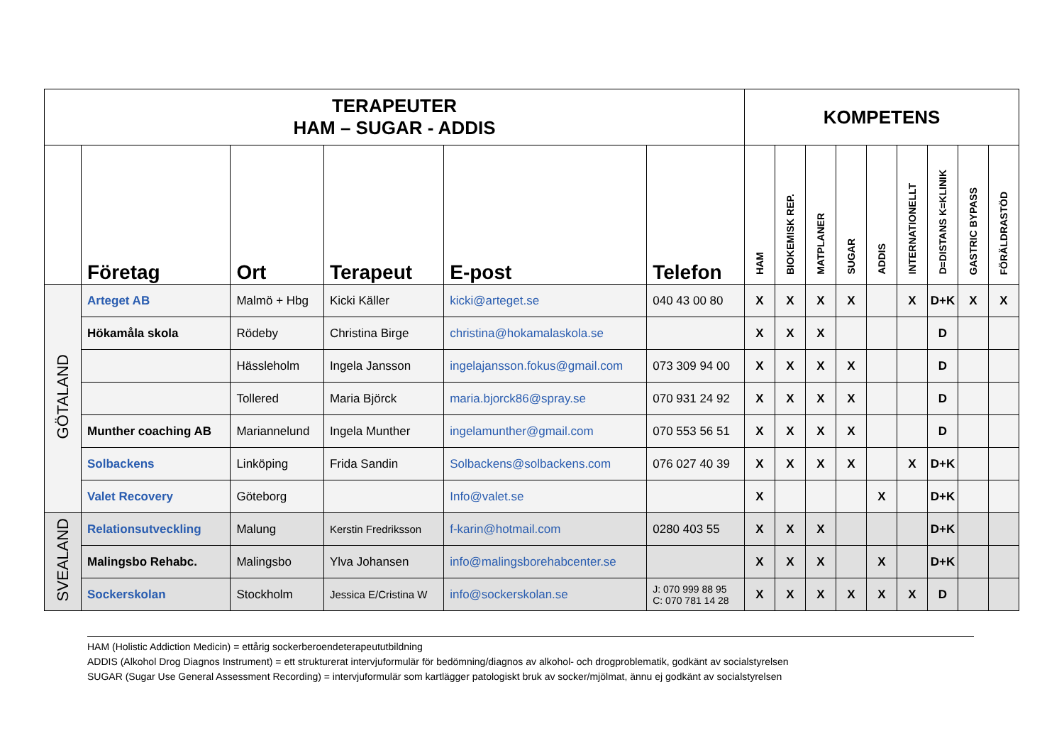| TERAPEUTER HAM – SUGAR - ADDIS | | | | | | KOMPETENS | | | | | | | | |
| --- | --- | --- | --- | --- | --- | --- | --- | --- | --- | --- | --- | --- | --- | --- |
| | Företag | Ort | Terapeut | E-post | Telefon | HAM | BIOKEMISK REP. | MATPLANER | SUGAR | ADDIS | INTERNATIONELLT | D=DISTANS K=KLINIK | GASTRIC BYPASS | FÖRÄLDRASTÖD |
| GÖTALAND | Arteget AB | Malmö + Hbg | Kicki Käller | kicki@arteget.se | 040 43 00 80 | X | X | X | X | | X | D+K | X | X |
| | Hökamåla skola | Rödeby | Christina Birge | christina@hokamalaskola.se | | X | X | X | | | | D | | |
| | | Hässleholm | Ingela Jansson | ingelajansson.fokus@gmail.com | 073 309 94 00 | X | X | X | X | | | D | | |
| | | Tollered | Maria Björck | maria.bjorck86@spray.se | 070 931 24 92 | X | X | X | X | | | D | | |
| | Munther coaching AB | Mariannelund | Ingela Munther | ingelamunther@gmail.com | 070 553 56 51 | X | X | X | X | | | D | | |
| | Solbackens | Linköping | Frida Sandin | Solbackens@solbackens.com | 076 027 40 39 | X | X | X | X | | X | D+K | | |
| | Valet Recovery | Göteborg | | Info@valet.se | | X | | | | X | | D+K | | |
| SVEALAND | Relationsutveckling | Malung | Kerstin Fredriksson | f-karin@hotmail.com | 0280 403 55 | X | X | X | | | | D+K | | |
| | Malingsbo Rehabc. | Malingsbo | Ylva Johansen | info@malingsborehabcenter.se | | X | X | X | | X | | D+K | | |
| | Sockerskolan | Stockholm | Jessica E/Cristina W | info@sockerskolan.se | J: 070 999 88 95 C: 070 781 14 28 | X | X | X | X | X | X | D | | |
HAM (Holistic Addiction Medicin) = ettårig sockerberoendeterapeututbildning
ADDIS (Alkohol Drog Diagnos Instrument) = ett strukturerat intervjuformulär för bedömning/diagnos av alkohol- och drogproblematik, godkänt av socialstyrelsen
SUGAR (Sugar Use General Assessment Recording) = intervjuformulär som kartlägger patologiskt bruk av socker/mjölmat, ännu ej godkänt av socialstyrelsen